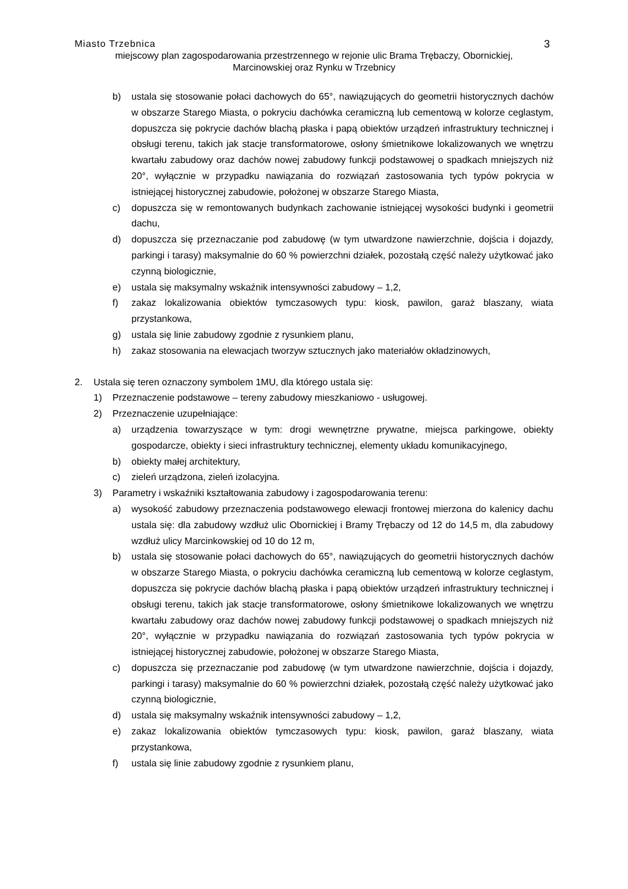Miasto Trzebnica 3
miejscowy plan zagospodarowania przestrzennego w rejonie ulic Brama Trębaczy, Obornickiej,
Marcinowskiej oraz Rynku w Trzebnicy
b) ustala się stosowanie połaci dachowych do 65°, nawiązujących do geometrii historycznych dachów w obszarze Starego Miasta, o pokryciu dachówka ceramiczną lub cementową w kolorze ceglastym, dopuszcza się pokrycie dachów blachą płaska i papą obiektów urządzeń infrastruktury technicznej i obsługi terenu, takich jak stacje transformatorowe, osłony śmietnikowe lokalizowanych we wnętrzu kwartału zabudowy oraz dachów nowej zabudowy funkcji podstawowej o spadkach mniejszych niż 20°, wyłącznie w przypadku nawiązania do rozwiązań zastosowania tych typów pokrycia w istniejącej historycznej zabudowie, położonej w obszarze Starego Miasta,
c) dopuszcza się w remontowanych budynkach zachowanie istniejącej wysokości budynki i geometrii dachu,
d) dopuszcza się przeznaczanie pod zabudowę (w tym utwardzone nawierzchnie, dojścia i dojazdy, parkingi i tarasy) maksymalnie do 60 % powierzchni działek, pozostałą część należy użytkować jako czynną biologicznie,
e) ustala się maksymalny wskaźnik intensywności zabudowy – 1,2,
f) zakaz lokalizowania obiektów tymczasowych typu: kiosk, pawilon, garaż blaszany, wiata przystankowa,
g) ustala się linie zabudowy zgodnie z rysunkiem planu,
h) zakaz stosowania na elewacjach tworzyw sztucznych jako materiałów okładzinowych,
2. Ustala się teren oznaczony symbolem 1MU, dla którego ustala się:
1) Przeznaczenie podstawowe – tereny zabudowy mieszkaniowo - usługowej.
2) Przeznaczenie uzupełniające:
a) urządzenia towarzyszące w tym: drogi wewnętrzne prywatne, miejsca parkingowe, obiekty gospodarcze, obiekty i sieci infrastruktury technicznej, elementy układu komunikacyjnego,
b) obiekty małej architektury,
c) zieleń urządzona, zieleń izolacyjna.
3) Parametry i wskaźniki kształtowania zabudowy i zagospodarowania terenu:
a) wysokość zabudowy przeznaczenia podstawowego elewacji frontowej mierzona do kalenicy dachu ustala się: dla zabudowy wzdłuż ulic Obornickiej i Bramy Trębaczy od 12 do 14,5 m, dla zabudowy wzdłuż ulicy Marcinkowskiej od 10 do 12 m,
b) ustala się stosowanie połaci dachowych do 65°, nawiązujących do geometrii historycznych dachów w obszarze Starego Miasta, o pokryciu dachówka ceramiczną lub cementową w kolorze ceglastym, dopuszcza się pokrycie dachów blachą płaska i papą obiektów urządzeń infrastruktury technicznej i obsługi terenu, takich jak stacje transformatorowe, osłony śmietnikowe lokalizowanych we wnętrzu kwartału zabudowy oraz dachów nowej zabudowy funkcji podstawowej o spadkach mniejszych niż 20°, wyłącznie w przypadku nawiązania do rozwiązań zastosowania tych typów pokrycia w istniejącej historycznej zabudowie, położonej w obszarze Starego Miasta,
c) dopuszcza się przeznaczanie pod zabudowę (w tym utwardzone nawierzchnie, dojścia i dojazdy, parkingi i tarasy) maksymalnie do 60 % powierzchni działek, pozostałą część należy użytkować jako czynną biologicznie,
d) ustala się maksymalny wskaźnik intensywności zabudowy – 1,2,
e) zakaz lokalizowania obiektów tymczasowych typu: kiosk, pawilon, garaż blaszany, wiata przystankowa,
f) ustala się linie zabudowy zgodnie z rysunkiem planu,